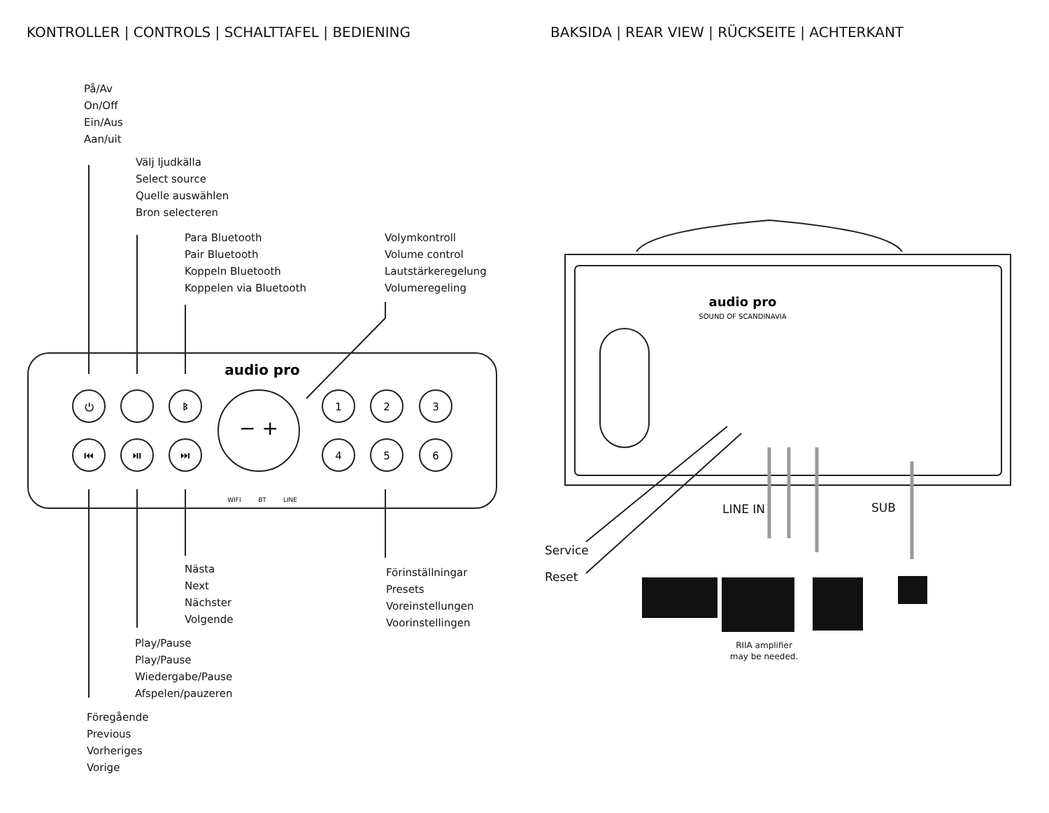KONTROLLER | CONTROLS | SCHALTTAFEL | BEDIENING
BAKSIDA | REAR VIEW | RÜCKSEITE | ACHTERKANT
− +
1
2
3
4
5
6
⏻
ᛒ
⏮
⏯
⏭
audio pro
WIFI
BT
LINE
audio pro
SOUND OF SCANDINAVIA
På/Av
On/Off
Ein/Aus
Aan/uit
Välj ljudkälla
Select source
Quelle auswählen
Bron selecteren
Para Bluetooth
Pair Bluetooth
Koppeln Bluetooth
Koppelen via Bluetooth
Volymkontroll
Volume control
Lautstärkeregelung
Volumeregeling
Nästa
Next
Nächster
Volgende
Förinställningar
Presets
Voreinstellungen
Voorinstellingen
Play/Pause
Play/Pause
Wiedergabe/Pause
Afspelen/pauzeren
Föregående
Previous
Vorheriges
Vorige
LINE IN SUB
Service
Reset
RIIA amplifier
may be needed.